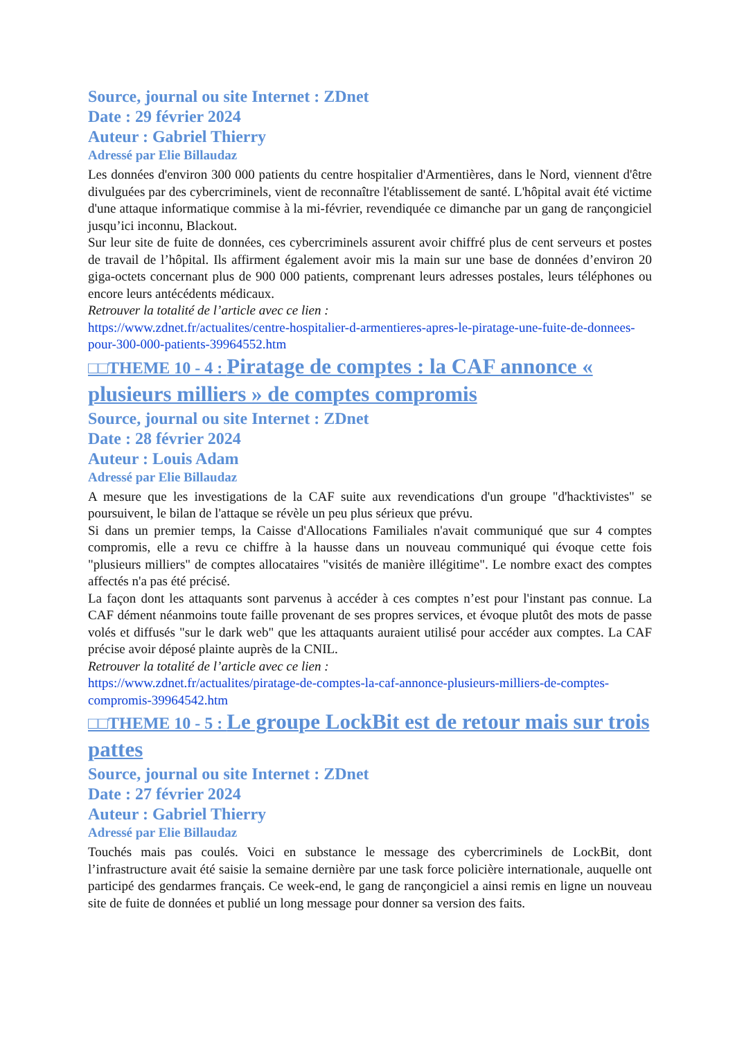Source, journal ou site Internet : ZDnet
Date : 29 février 2024
Auteur : Gabriel Thierry
Adressé par Elie Billaudaz
Les données d'environ 300 000 patients du centre hospitalier d'Armentières, dans le Nord, viennent d'être divulguées par des cybercriminels, vient de reconnaître l'établissement de santé. L'hôpital avait été victime d'une attaque informatique commise à la mi-février, revendiquée ce dimanche par un gang de rançongiciel jusqu’ici inconnu, Blackout.
Sur leur site de fuite de données, ces cybercriminels assurent avoir chiffré plus de cent serveurs et postes de travail de l’hôpital. Ils affirment également avoir mis la main sur une base de données d’environ 20 giga-octets concernant plus de 900 000 patients, comprenant leurs adresses postales, leurs téléphones ou encore leurs antécédents médicaux.
Retrouver la totalité de l’article avec ce lien :
https://www.zdnet.fr/actualites/centre-hospitalier-d-armentieres-apres-le-piratage-une-fuite-de-donnees-pour-300-000-patients-39964552.htm
□□THEME 10 - 4 : Piratage de comptes : la CAF annonce « plusieurs milliers » de comptes compromis
Source, journal ou site Internet : ZDnet
Date : 28 février 2024
Auteur : Louis Adam
Adressé par Elie Billaudaz
A mesure que les investigations de la CAF suite aux revendications d'un groupe "d'hacktivistes" se poursuivent, le bilan de l'attaque se révèle un peu plus sérieux que prévu.
Si dans un premier temps, la Caisse d'Allocations Familiales n'avait communiqué que sur 4 comptes compromis, elle a revu ce chiffre à la hausse dans un nouveau communiqué qui évoque cette fois "plusieurs milliers" de comptes allocataires "visités de manière illégitime". Le nombre exact des comptes affectés n'a pas été précisé.
La façon dont les attaquants sont parvenus à accéder à ces comptes n’est pour l'instant pas connue. La CAF dément néanmoins toute faille provenant de ses propres services, et évoque plutôt des mots de passe volés et diffusés "sur le dark web" que les attaquants auraient utilisé pour accéder aux comptes. La CAF précise avoir déposé plainte auprès de la CNIL.
Retrouver la totalité de l’article avec ce lien :
https://www.zdnet.fr/actualites/piratage-de-comptes-la-caf-annonce-plusieurs-milliers-de-comptes-compromis-39964542.htm
□□THEME 10 - 5 : Le groupe LockBit est de retour mais sur trois pattes
Source, journal ou site Internet : ZDnet
Date : 27 février 2024
Auteur : Gabriel Thierry
Adressé par Elie Billaudaz
Touchés mais pas coulés. Voici en substance le message des cybercriminels de LockBit, dont l’infrastructure avait été saisie la semaine dernière par une task force policière internationale, auquelle ont participé des gendarmes français. Ce week-end, le gang de rançongiciel a ainsi remis en ligne un nouveau site de fuite de données et publié un long message pour donner sa version des faits.